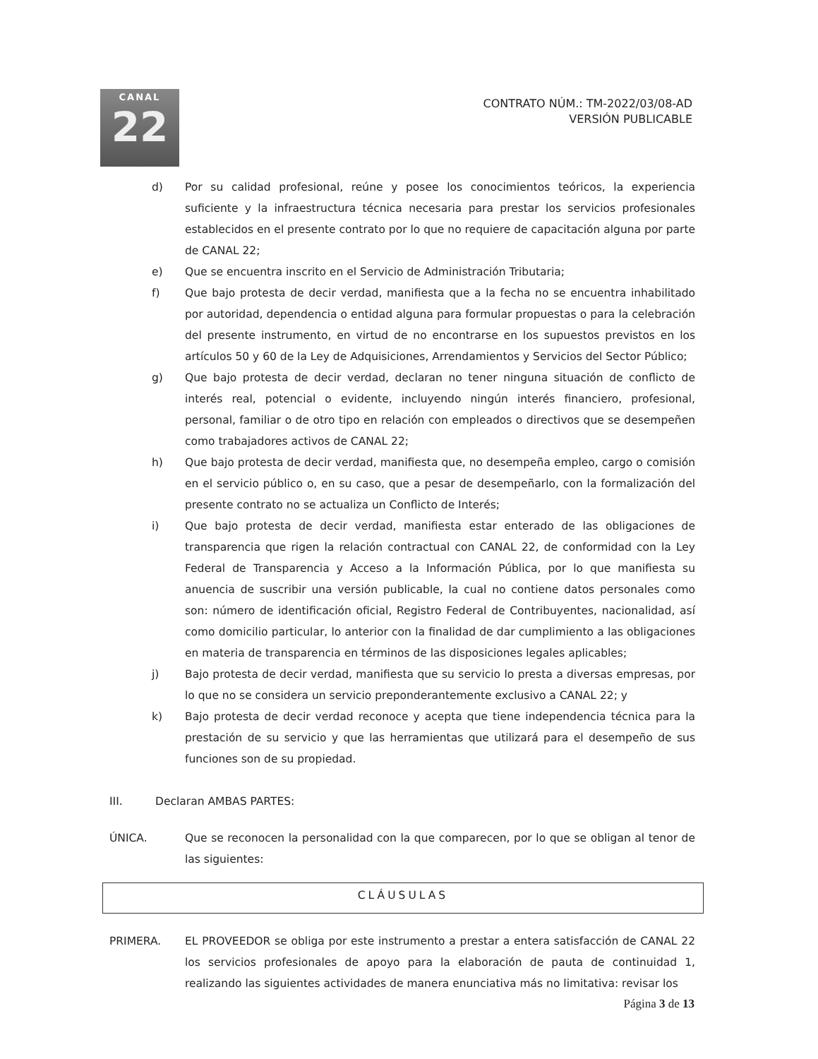CANAL
22
CONTRATO NÚM.: TM-2022/03/08-AD
VERSIÓN PUBLICABLE
d) Por su calidad profesional, reúne y posee los conocimientos teóricos, la experiencia suficiente y la infraestructura técnica necesaria para prestar los servicios profesionales establecidos en el presente contrato por lo que no requiere de capacitación alguna por parte de CANAL 22;
e) Que se encuentra inscrito en el Servicio de Administración Tributaria;
f) Que bajo protesta de decir verdad, manifiesta que a la fecha no se encuentra inhabilitado por autoridad, dependencia o entidad alguna para formular propuestas o para la celebración del presente instrumento, en virtud de no encontrarse en los supuestos previstos en los artículos 50 y 60 de la Ley de Adquisiciones, Arrendamientos y Servicios del Sector Público;
g) Que bajo protesta de decir verdad, declaran no tener ninguna situación de conflicto de interés real, potencial o evidente, incluyendo ningún interés financiero, profesional, personal, familiar o de otro tipo en relación con empleados o directivos que se desempeñen como trabajadores activos de CANAL 22;
h) Que bajo protesta de decir verdad, manifiesta que, no desempeña empleo, cargo o comisión en el servicio público o, en su caso, que a pesar de desempeñarlo, con la formalización del presente contrato no se actualiza un Conflicto de Interés;
i) Que bajo protesta de decir verdad, manifiesta estar enterado de las obligaciones de transparencia que rigen la relación contractual con CANAL 22, de conformidad con la Ley Federal de Transparencia y Acceso a la Información Pública, por lo que manifiesta su anuencia de suscribir una versión publicable, la cual no contiene datos personales como son: número de identificación oficial, Registro Federal de Contribuyentes, nacionalidad, así como domicilio particular, lo anterior con la finalidad de dar cumplimiento a las obligaciones en materia de transparencia en términos de las disposiciones legales aplicables;
j) Bajo protesta de decir verdad, manifiesta que su servicio lo presta a diversas empresas, por lo que no se considera un servicio preponderantemente exclusivo a CANAL 22; y
k) Bajo protesta de decir verdad reconoce y acepta que tiene independencia técnica para la prestación de su servicio y que las herramientas que utilizará para el desempeño de sus funciones son de su propiedad.
III. Declaran AMBAS PARTES:
ÚNICA. Que se reconocen la personalidad con la que comparecen, por lo que se obligan al tenor de las siguientes:
CLÁUSULAS
PRIMERA. EL PROVEEDOR se obliga por este instrumento a prestar a entera satisfacción de CANAL 22 los servicios profesionales de apoyo para la elaboración de pauta de continuidad 1, realizando las siguientes actividades de manera enunciativa más no limitativa: revisar los
Página 3 de 13